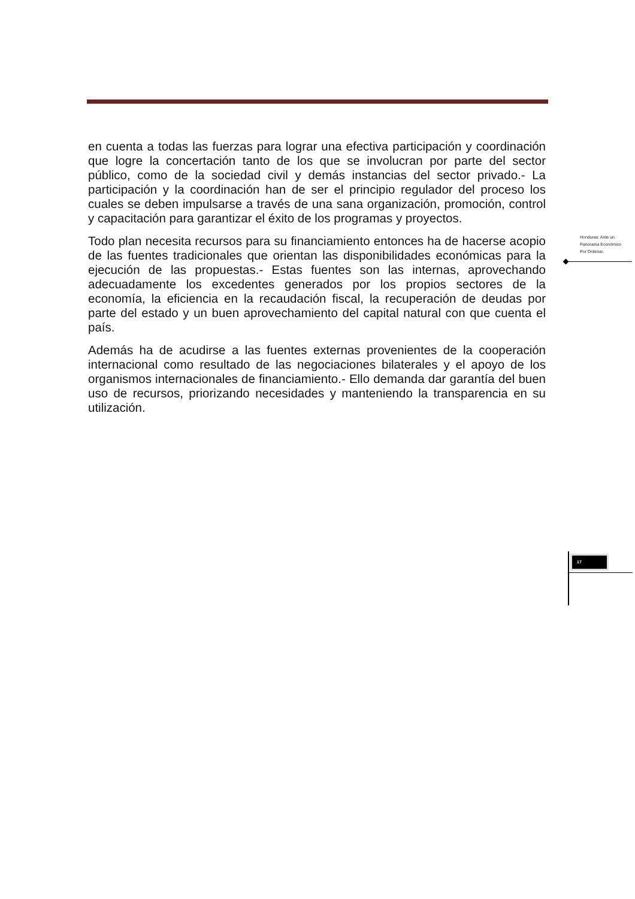en cuenta a todas las fuerzas para lograr una efectiva participación y coordinación que logre la concertación tanto de los que se involucran por parte del sector público, como de la sociedad civil y demás instancias del sector privado.- La participación y la coordinación han de ser el principio regulador del proceso los cuales se deben impulsarse a través de una sana organización, promoción, control y capacitación para garantizar el éxito de los programas y proyectos.
Todo plan necesita recursos para su financiamiento entonces ha de hacerse acopio de las fuentes tradicionales que orientan las disponibilidades económicas para la ejecución de las propuestas.- Estas fuentes son las internas, aprovechando adecuadamente los excedentes generados por los propios sectores de la economía, la eficiencia en la recaudación fiscal, la recuperación de deudas por parte del estado y un buen aprovechamiento del capital natural con que cuenta el país.
Además ha de acudirse a las fuentes externas provenientes de la cooperación internacional como resultado de las negociaciones bilaterales y el apoyo de los organismos internacionales de financiamiento.- Ello demanda dar garantía del buen uso de recursos, priorizando necesidades y manteniendo la transparencia en su utilización.
Honduras: Ante un
Panorama Económico
Por Ordenar.
17